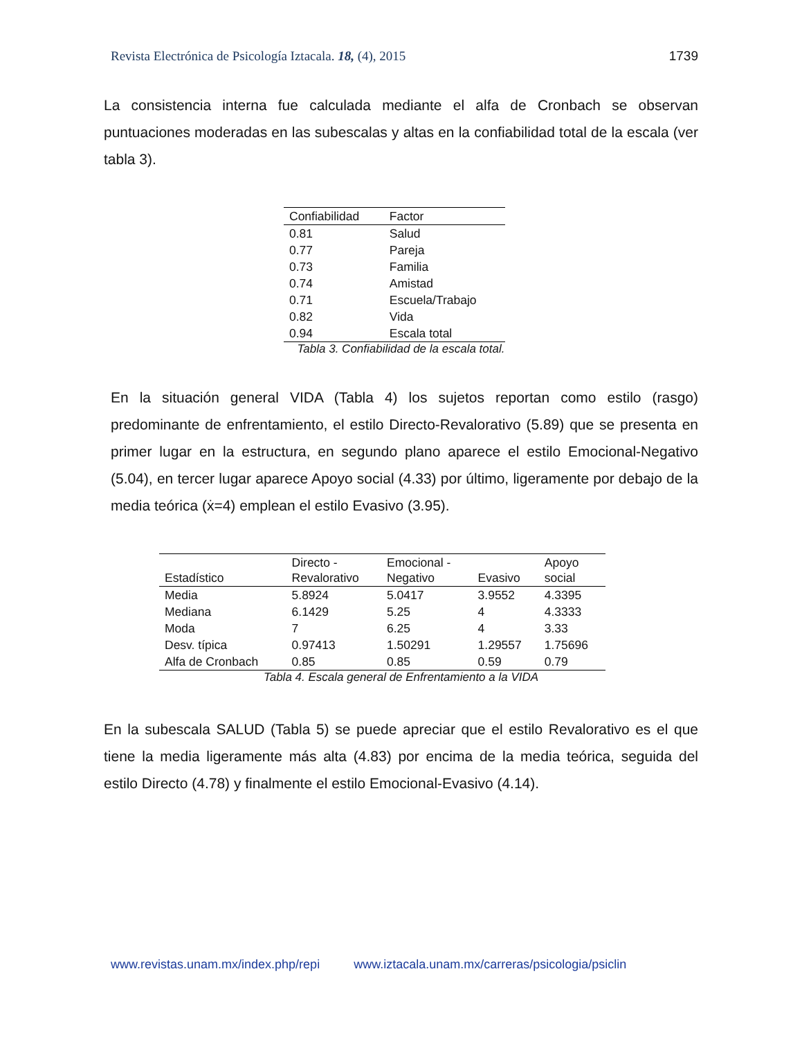Revista Electrónica de Psicología Iztacala. 18, (4), 2015 1739
La consistencia interna fue calculada mediante el alfa de Cronbach se observan puntuaciones moderadas en las subescalas y altas en la confiabilidad total de la escala (ver tabla 3).
| Confiabilidad | Factor |
| --- | --- |
| 0.81 | Salud |
| 0.77 | Pareja |
| 0.73 | Familia |
| 0.74 | Amistad |
| 0.71 | Escuela/Trabajo |
| 0.82 | Vida |
| 0.94 | Escala total |
Tabla 3. Confiabilidad de la escala total.
En la situación general VIDA (Tabla 4) los sujetos reportan como estilo (rasgo) predominante de enfrentamiento, el estilo Directo-Revalorativo (5.89) que se presenta en primer lugar en la estructura, en segundo plano aparece el estilo Emocional-Negativo (5.04), en tercer lugar aparece Apoyo social (4.33) por último, ligeramente por debajo de la media teórica (ẋ=4) emplean el estilo Evasivo (3.95).
| Estadístico | Directo - Revalorativo | Emocional - Negativo | Evasivo | Apoyo social |
| --- | --- | --- | --- | --- |
| Media | 5.8924 | 5.0417 | 3.9552 | 4.3395 |
| Mediana | 6.1429 | 5.25 | 4 | 4.3333 |
| Moda | 7 | 6.25 | 4 | 3.33 |
| Desv. típica | 0.97413 | 1.50291 | 1.29557 | 1.75696 |
| Alfa de Cronbach | 0.85 | 0.85 | 0.59 | 0.79 |
Tabla 4. Escala general de Enfrentamiento a la VIDA
En la subescala SALUD (Tabla 5) se puede apreciar que el estilo Revalorativo es el que tiene la media ligeramente más alta (4.83) por encima de la media teórica, seguida del estilo Directo (4.78) y finalmente el estilo Emocional-Evasivo (4.14).
www.revistas.unam.mx/index.php/repi www.iztacala.unam.mx/carreras/psicologia/psiclin